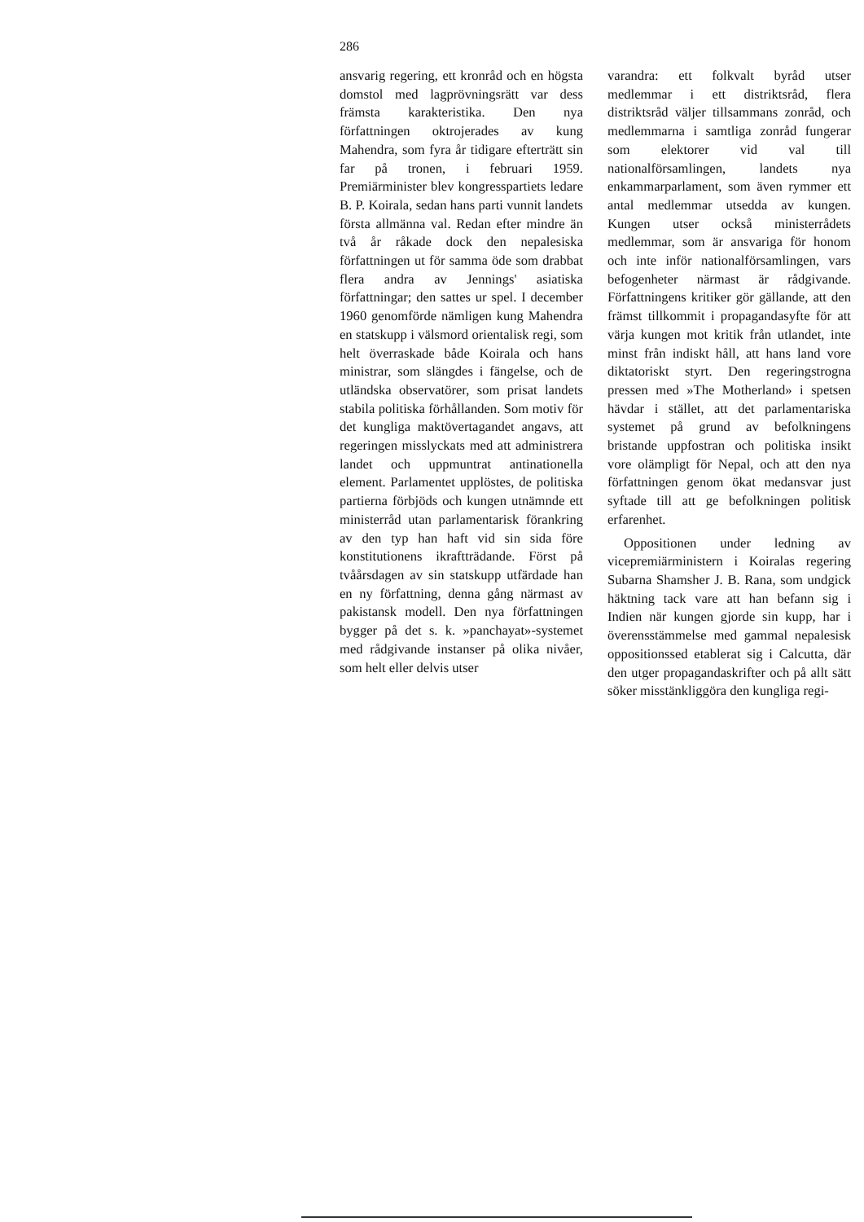286
ansvarig regering, ett kronråd och en högsta domstol med lagprövningsrätt var dess främsta karakteristika. Den nya författningen oktrojerades av kung Mahendra, som fyra år tidigare efterträtt sin far på tronen, i februari 1959. Premiärminister blev kongresspartiets ledare B. P. Koirala, sedan hans parti vunnit landets första allmänna val. Redan efter mindre än två år råkade dock den nepalesiska författningen ut för samma öde som drabbat flera andra av Jennings' asiatiska författningar; den sattes ur spel. I december 1960 genomförde nämligen kung Mahendra en statskupp i välsmord orientalisk regi, som helt överraskade både Koirala och hans ministrar, som slängdes i fängelse, och de utländska observatörer, som prisat landets stabila politiska förhållanden. Som motiv för det kungliga maktövertagandet angavs, att regeringen misslyckats med att administrera landet och uppmuntrat antinationella element. Parlamentet upplöstes, de politiska partierna förbjöds och kungen utnämnde ett ministerråd utan parlamentarisk förankring av den typ han haft vid sin sida före konstitutionens ikraftträdande. Först på tvåårsdagen av sin statskupp utfärdade han en ny författning, denna gång närmast av pakistansk modell. Den nya författningen bygger på det s. k. »panchayat»-systemet med rådgivande instanser på olika nivåer, som helt eller delvis utser
varandra: ett folkvalt byråd utser medlemmar i ett distriktsråd, flera distriktsråd väljer tillsammans zonråd, och medlemmarna i samtliga zonråd fungerar som elektorer vid val till nationalförsamlingen, landets nya enkammarparlament, som även rymmer ett antal medlemmar utsedda av kungen. Kungen utser också ministerrådets medlemmar, som är ansvariga för honom och inte inför nationalförsamlingen, vars befogenheter närmast är rådgivande. Författningens kritiker gör gällande, att den främst tillkommit i propagandasyfte för att värja kungen mot kritik från utlandet, inte minst från indiskt håll, att hans land vore diktatoriskt styrt. Den regeringstrogna pressen med »The Motherland» i spetsen hävdar i stället, att det parlamentariska systemet på grund av befolkningens bristande uppfostran och politiska insikt vore olämpligt för Nepal, och att den nya författningen genom ökat medansvar just syftade till att ge befolkningen politisk erfarenhet.
Oppositionen under ledning av vicepremiärministern i Koiralas regering Subarna Shamsher J. B. Rana, som undgick häktning tack vare att han befann sig i Indien när kungen gjorde sin kupp, har i överensstämmelse med gammal nepalesisk oppositionssed etablerat sig i Calcutta, där den utger propagandaskrifter och på allt sätt söker misstänkliggöra den kungliga regi-